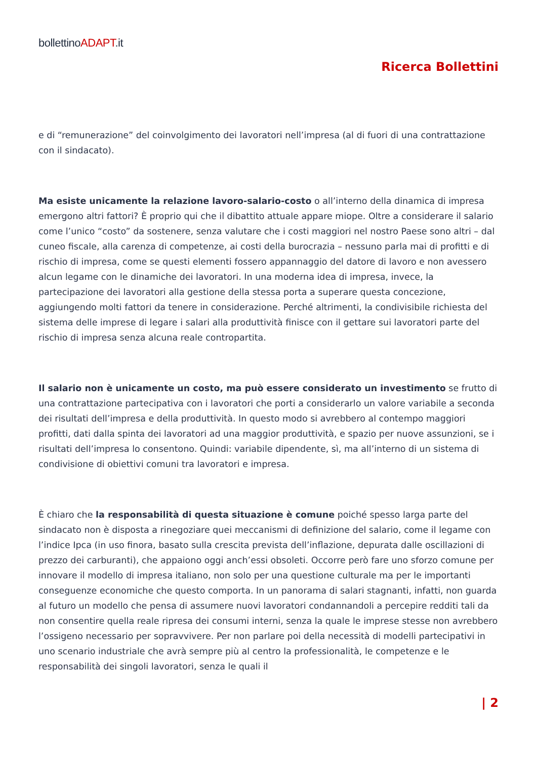bollettinoADAPT.it
Ricerca Bollettini
e di “remunerazione” del coinvolgimento dei lavoratori nell’impresa (al di fuori di una contrattazione con il sindacato).
Ma esiste unicamente la relazione lavoro-salario-costo o all’interno della dinamica di impresa emergono altri fattori? È proprio qui che il dibattito attuale appare miope. Oltre a considerare il salario come l’unico “costo” da sostenere, senza valutare che i costi maggiori nel nostro Paese sono altri – dal cuneo fiscale, alla carenza di competenze, ai costi della burocrazia – nessuno parla mai di profitti e di rischio di impresa, come se questi elementi fossero appannaggio del datore di lavoro e non avessero alcun legame con le dinamiche dei lavoratori. In una moderna idea di impresa, invece, la partecipazione dei lavoratori alla gestione della stessa porta a superare questa concezione, aggiungendo molti fattori da tenere in considerazione. Perché altrimenti, la condivisibile richiesta del sistema delle imprese di legare i salari alla produttività finisce con il gettare sui lavoratori parte del rischio di impresa senza alcuna reale contropartita.
Il salario non è unicamente un costo, ma può essere considerato un investimento se frutto di una contrattazione partecipativa con i lavoratori che porti a considerarlo un valore variabile a seconda dei risultati dell’impresa e della produttività. In questo modo si avrebbero al contempo maggiori profitti, dati dalla spinta dei lavoratori ad una maggior produttività, e spazio per nuove assunzioni, se i risultati dell’impresa lo consentono. Quindi: variabile dipendente, sì, ma all’interno di un sistema di condivisione di obiettivi comuni tra lavoratori e impresa.
È chiaro che la responsabilità di questa situazione è comune poiché spesso larga parte del sindacato non è disposta a rinegoziare quei meccanismi di definizione del salario, come il legame con l’indice Ipca (in uso finora, basato sulla crescita prevista dell’inflazione, depurata dalle oscillazioni di prezzo dei carburanti), che appaiono oggi anch’essi obsoleti. Occorre però fare uno sforzo comune per innovare il modello di impresa italiano, non solo per una questione culturale ma per le importanti conseguenze economiche che questo comporta. In un panorama di salari stagnanti, infatti, non guarda al futuro un modello che pensa di assumere nuovi lavoratori condannandoli a percepire redditi tali da non consentire quella reale ripresa dei consumi interni, senza la quale le imprese stesse non avrebbero l’ossigeno necessario per sopravvivere. Per non parlare poi della necessità di modelli partecipativi in uno scenario industriale che avrà sempre più al centro la professionalità, le competenze e le responsabilità dei singoli lavoratori, senza le quali il
| 2